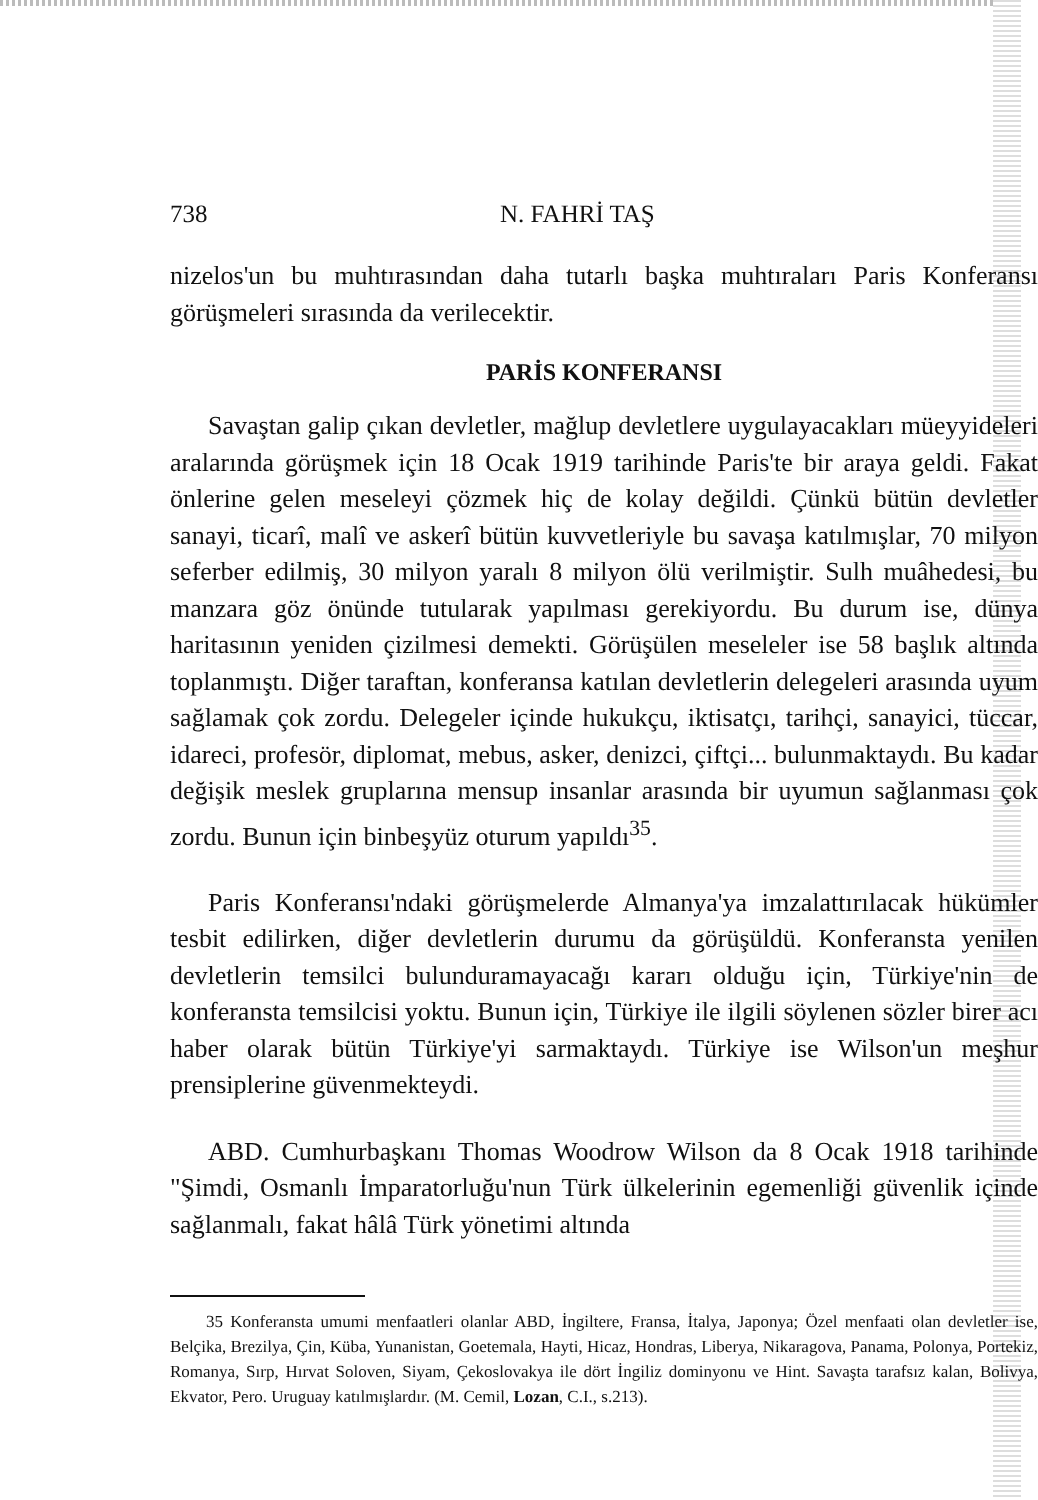738 N. FAHRİ TAŞ
nizelos'un bu muhtırasından daha tutarlı başka muhtıraları Paris Konferansı görüşmeleri sırasında da verilecektir.
PARİS KONFERANSI
Savaştan galip çıkan devletler, mağlup devletlere uygulayacakları müeyyideleri aralarında görüşmek için 18 Ocak 1919 tarihinde Paris'te bir araya geldi. Fakat önlerine gelen meseleyi çözmek hiç de kolay değildi. Çünkü bütün devletler sanayi, ticarî, malî ve askerî bütün kuvvetleriyle bu savaşa katılmışlar, 70 milyon seferber edilmiş, 30 milyon yaralı 8 milyon ölü verilmiştir. Sulh muâhedesi, bu manzara göz önünde tutularak yapılması gerekiyordu. Bu durum ise, dünya haritasının yeniden çizilmesi demekti. Görüşülen meseleler ise 58 başlık altında toplanmıştı. Diğer taraftan, konferansa katılan devletlerin delegeleri arasında uyum sağlamak çok zordu. Delegeler içinde hukukçu, iktisatçı, tarihçi, sanayici, tüccar, idareci, profesör, diplomat, mebus, asker, denizci, çiftçi... bulunmaktaydı. Bu kadar değişik meslek gruplarına mensup insanlar arasında bir uyumun sağlanması çok zordu. Bunun için binbeşyüz oturum yapıldı<sup>35</sup>.
Paris Konferansı'ndaki görüşmelerde Almanya'ya imzalattırılacak hükümler tesbit edilirken, diğer devletlerin durumu da görüşüldü. Konferansta yenilen devletlerin temsilci bulunduramayacağı kararı olduğu için, Türkiye'nin de konferansta temsilcisi yoktu. Bunun için, Türkiye ile ilgili söylenen sözler birer acı haber olarak bütün Türkiye'yi sarmaktaydı. Türkiye ise Wilson'un meşhur prensiplerine güvenmekteydi.
ABD. Cumhurbaşkanı Thomas Woodrow Wilson da 8 Ocak 1918 tarihinde "Şimdi, Osmanlı İmparatorluğu'nun Türk ülkelerinin egemenliği güvenlik içinde sağlanmalı, fakat hâlâ Türk yönetimi altında
35 Konferansta umumi menfaatleri olanlar ABD, İngiltere, Fransa, İtalya, Japonya; Özel menfaati olan devletler ise, Belçika, Brezilya, Çin, Küba, Yunanistan, Goetemala, Hayti, Hicaz, Hondras, Liberya, Nikaragova, Panama, Polonya, Portekiz, Romanya, Sırp, Hırvat Soloven, Siyam, Çekoslovakya ile dört İngiliz dominyonu ve Hint. Savaşta tarafsız kalan, Bolivya, Ekvator, Pero. Uruguay katılmışlardır. (M. Cemil, Lozan, C.I., s.213).